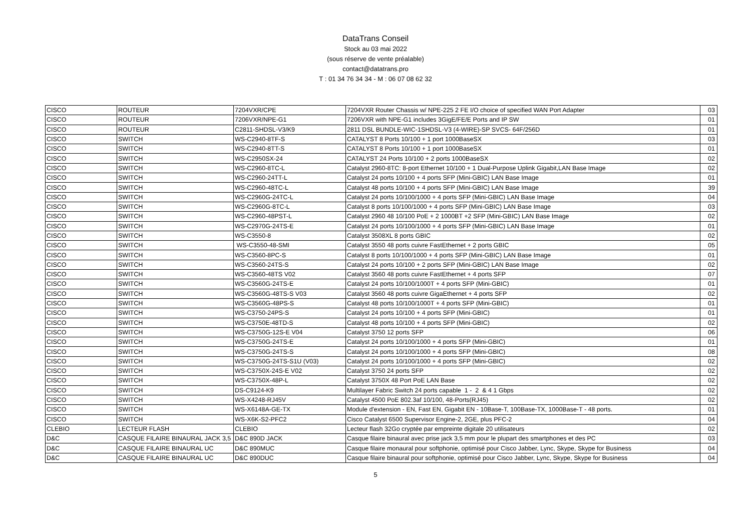DataTrans Conseil
Stock au 03 mai 2022
(sous réserve de vente préalable)
contact@datatrans.pro
T : 01 34 76 34 34 - M : 06 07 08 62 32
| CISCO | ROUTEUR | 7204VXR/CPE | 7204VXR Router Chassis w/ NPE-225 2 FE I/O choice of specified WAN Port Adapter | 03 |
| CISCO | ROUTEUR | 7206VXR/NPE-G1 | 7206VXR with NPE-G1 includes 3GigE/FE/E Ports and IP SW | 01 |
| CISCO | ROUTEUR | C2811-SHDSL-V3/K9 | 2811 DSL BUNDLE-WIC-1SHDSL-V3 (4-WIRE)-SP SVCS- 64F/256D | 01 |
| CISCO | SWITCH | WS-C2940-8TF-S | CATALYST 8 Ports 10/100 + 1 port 1000BaseSX | 03 |
| CISCO | SWITCH | WS-C2940-8TT-S | CATALYST 8 Ports 10/100 + 1 port 1000BaseSX | 01 |
| CISCO | SWITCH | WS-C2950SX-24 | CATALYST 24 Ports 10/100 + 2 ports 1000BaseSX | 02 |
| CISCO | SWITCH | WS-C2960-8TC-L | Catalyst 2960-8TC: 8-port Ethernet 10/100 + 1 Dual-Purpose Uplink Gigabit,LAN Base Image | 02 |
| CISCO | SWITCH | WS-C2960-24TT-L | Catalyst 24 ports 10/100 + 4 ports SFP (Mini-GBIC) LAN Base Image | 01 |
| CISCO | SWITCH | WS-C2960-48TC-L | Catalyst 48 ports 10/100 + 4 ports SFP (Mini-GBIC) LAN Base Image | 39 |
| CISCO | SWITCH | WS-C2960G-24TC-L | Catalyst 24 ports 10/100/1000 + 4 ports SFP (Mini-GBIC) LAN Base Image | 04 |
| CISCO | SWITCH | WS-C2960G-8TC-L | Catalyst 8 ports 10/100/1000 + 4 ports SFP (Mini-GBIC) LAN Base Image | 03 |
| CISCO | SWITCH | WS-C2960-48PST-L | Catalyst 2960 48 10/100 PoE + 2 1000BT +2 SFP (Mini-GBIC) LAN Base Image | 02 |
| CISCO | SWITCH | WS-C2970G-24TS-E | Catalyst 24 ports 10/100/1000 + 4 ports SFP (Mini-GBIC) LAN Base Image | 01 |
| CISCO | SWITCH | WS-C3550-8 | Catalyst 3508XL 8 ports GBIC | 02 |
| CISCO | SWITCH | WS-C3550-48-SMI | Catalyst 3550 48 ports cuivre FastEthernet + 2 ports GBIC | 05 |
| CISCO | SWITCH | WS-C3560-8PC-S | Catalyst 8 ports 10/100/1000 + 4 ports SFP (Mini-GBIC) LAN Base Image | 01 |
| CISCO | SWITCH | WS-C3560-24TS-S | Catalyst 24 ports 10/100 + 2 ports SFP (Mini-GBIC) LAN Base Image | 02 |
| CISCO | SWITCH | WS-C3560-48TS V02 | Catalyst 3560 48 ports cuivre FastEthernet + 4 ports SFP | 07 |
| CISCO | SWITCH | WS-C3560G-24TS-E | Catalyst 24 ports 10/100/1000T + 4 ports SFP (Mini-GBIC) | 01 |
| CISCO | SWITCH | WS-C3560G-48TS-S V03 | Catalyst 3560 48 ports cuivre GigaEthernet + 4 ports SFP | 02 |
| CISCO | SWITCH | WS-C3560G-48PS-S | Catalyst 48 ports 10/100/1000T + 4 ports SFP (Mini-GBIC) | 01 |
| CISCO | SWITCH | WS-C3750-24PS-S | Catalyst 24 ports 10/100 + 4 ports SFP (Mini-GBIC) | 01 |
| CISCO | SWITCH | WS-C3750E-48TD-S | Catalyst 48 ports 10/100 + 4 ports SFP (Mini-GBIC) | 02 |
| CISCO | SWITCH | WS-C3750G-12S-E V04 | Catalyst 3750 12 ports SFP | 06 |
| CISCO | SWITCH | WS-C3750G-24TS-E | Catalyst 24 ports 10/100/1000 + 4 ports SFP (Mini-GBIC) | 01 |
| CISCO | SWITCH | WS-C3750G-24TS-S | Catalyst 24 ports 10/100/1000 + 4 ports SFP (Mini-GBIC) | 08 |
| CISCO | SWITCH | WS-C3750G-24TS-S1U (V03) | Catalyst 24 ports 10/100/1000 + 4 ports SFP (Mini-GBIC) | 02 |
| CISCO | SWITCH | WS-C3750X-24S-E V02 | Catalyst 3750 24 ports SFP | 02 |
| CISCO | SWITCH | WS-C3750X-48P-L | Catalyst 3750X 48 Port PoE LAN Base | 02 |
| CISCO | SWITCH | DS-C9124-K9 | Multilayer Fabric Switch 24 ports capable 1 - 2 & 4 1 Gbps | 02 |
| CISCO | SWITCH | WS-X4248-RJ45V | Catalyst 4500 PoE 802.3af 10/100, 48-Ports(RJ45) | 02 |
| CISCO | SWITCH | WS-X6148A-GE-TX | Module d'extension - EN, Fast EN, Gigabit EN - 10Base-T, 100Base-TX, 1000Base-T - 48 ports. | 01 |
| CISCO | SWITCH | WS-X6K-S2-PFC2 | Cisco Catalyst 6500 Supervisor Engine-2, 2GE, plus PFC-2 | 04 |
| CLEBIO | LECTEUR FLASH | CLEBIO | Lecteur flash 32Go cryptée par empreinte digitale 20 utilisateurs | 02 |
| D&C | CASQUE FILAIRE BINAURAL JACK 3,5 | D&C 890D JACK | Casque filaire binaural avec prise jack 3,5 mm pour le plupart des smartphones et des PC | 03 |
| D&C | CASQUE FILAIRE BINAURAL UC | D&C 890MUC | Casque filaire monaural pour softphonie, optimisé pour Cisco Jabber, Lync, Skype, Skype for Business | 04 |
| D&C | CASQUE FILAIRE BINAURAL UC | D&C 890DUC | Casque filaire binaural pour softphonie, optimisé pour Cisco Jabber, Lync, Skype, Skype for Business | 04 |
5